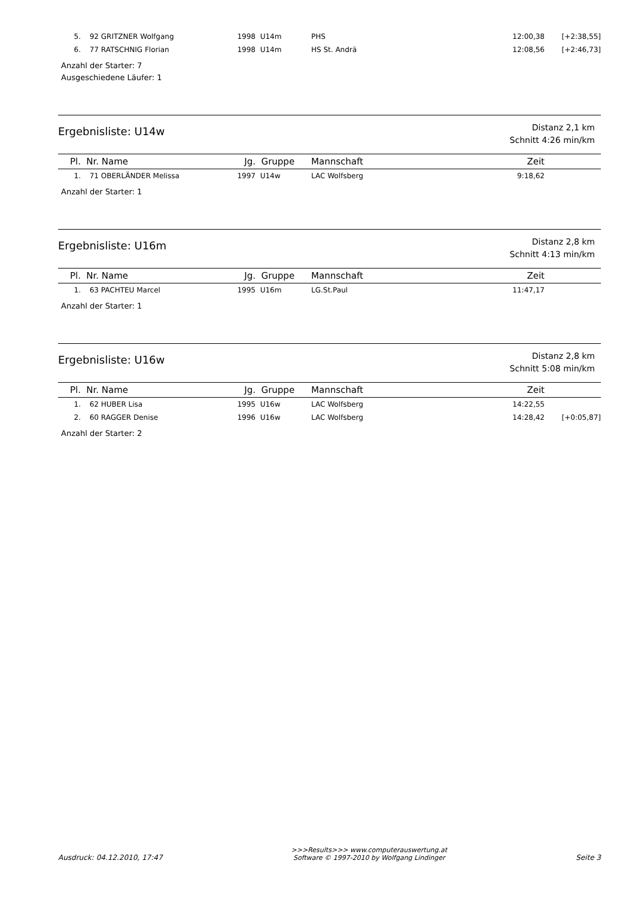| 5. | 92 | GRITZNER Wolfgang | 1998 | U14m | PHS | 12:00,38 | [+2:38,55] |
| 6. | 77 | RATSCHNIG Florian | 1998 | U14m | HS St. Andrä | 12:08,56 | [+2:46,73] |
Anzahl der Starter: 7
Ausgeschiedene Läufer: 1
Ergebnisliste: U14w
Distanz 2,1 km
Schnitt 4:26 min/km
| Pl. | Nr. | Name | Jg. | Gruppe | Mannschaft | Zeit | |
| --- | --- | --- | --- | --- | --- | --- | --- |
| 1. | 71 | OBERLÄNDER Melissa | 1997 | U14w | LAC Wolfsberg | 9:18,62 | |
Anzahl der Starter: 1
Ergebnisliste: U16m
Distanz 2,8 km
Schnitt 4:13 min/km
| Pl. | Nr. | Name | Jg. | Gruppe | Mannschaft | Zeit | |
| --- | --- | --- | --- | --- | --- | --- | --- |
| 1. | 63 | PACHTEU Marcel | 1995 | U16m | LG.St.Paul | 11:47,17 | |
Anzahl der Starter: 1
Ergebnisliste: U16w
Distanz 2,8 km
Schnitt 5:08 min/km
| Pl. | Nr. | Name | Jg. | Gruppe | Mannschaft | Zeit | |
| --- | --- | --- | --- | --- | --- | --- | --- |
| 1. | 62 | HUBER Lisa | 1995 | U16w | LAC Wolfsberg | 14:22,55 | |
| 2. | 60 | RAGGER Denise | 1996 | U16w | LAC Wolfsberg | 14:28,42 | [+0:05,87] |
Anzahl der Starter: 2
Ausdruck: 04.12.2010, 17:47
>>>Results>>> www.computerauswertung.at
Software © 1997-2010 by Wolfgang Lindinger
Seite 3